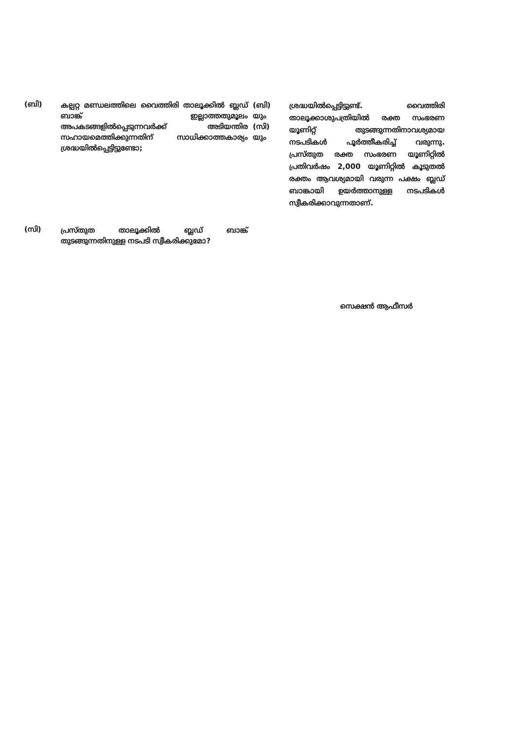(ബി)
കല്പറ്റ മണ്ഡലത്തിലെ വൈത്തിരി താലൂക്കിൽ ബ്ലഡ് ബാങ്ക് ഇല്ലാത്തതുമൂലം അപകടങ്ങളിൽപ്പെടുന്നവർക്ക് അടിയന്തിര സഹായമെത്തിക്കുന്നതിന് സാധിക്കാത്തകാര്യം ശ്രദ്ധയിൽപ്പെട്ടിട്ടുണ്ടോ;
(ബി)
യും
(സി)
യും
ശ്രദ്ധയിൽപ്പെട്ടിട്ടുണ്ട്. വൈത്തിരി താലൂക്കാശുപത്രിയിൽ രക്ത സംഭരണ യൂണിറ്റ് തുടങ്ങുന്നതിനാവശ്യമായ നടപടികൾ പൂർത്തീകരിച്ച് വരുന്നു. പ്രസ്തുത രക്ത സംഭരണ യൂണിറ്റിൽ പ്രതിവർഷം 2,000 യൂണിറ്റിൽ കൂടുതൽ രക്തം ആവശ്യമായി വരുന്ന പക്ഷം ബ്ലഡ് ബാങ്കായി ഉയർത്താനുള്ള നടപടികൾ സ്വീകരിക്കാവുന്നതാണ്.
(സി)
പ്രസ്തുത താലൂക്കിൽ ബ്ലഡ് ബാങ്ക് തുടങ്ങുന്നതിനുള്ള നടപടി സ്വീകരിക്കുമോ?
സെക്ഷൻ ആഫീസർ